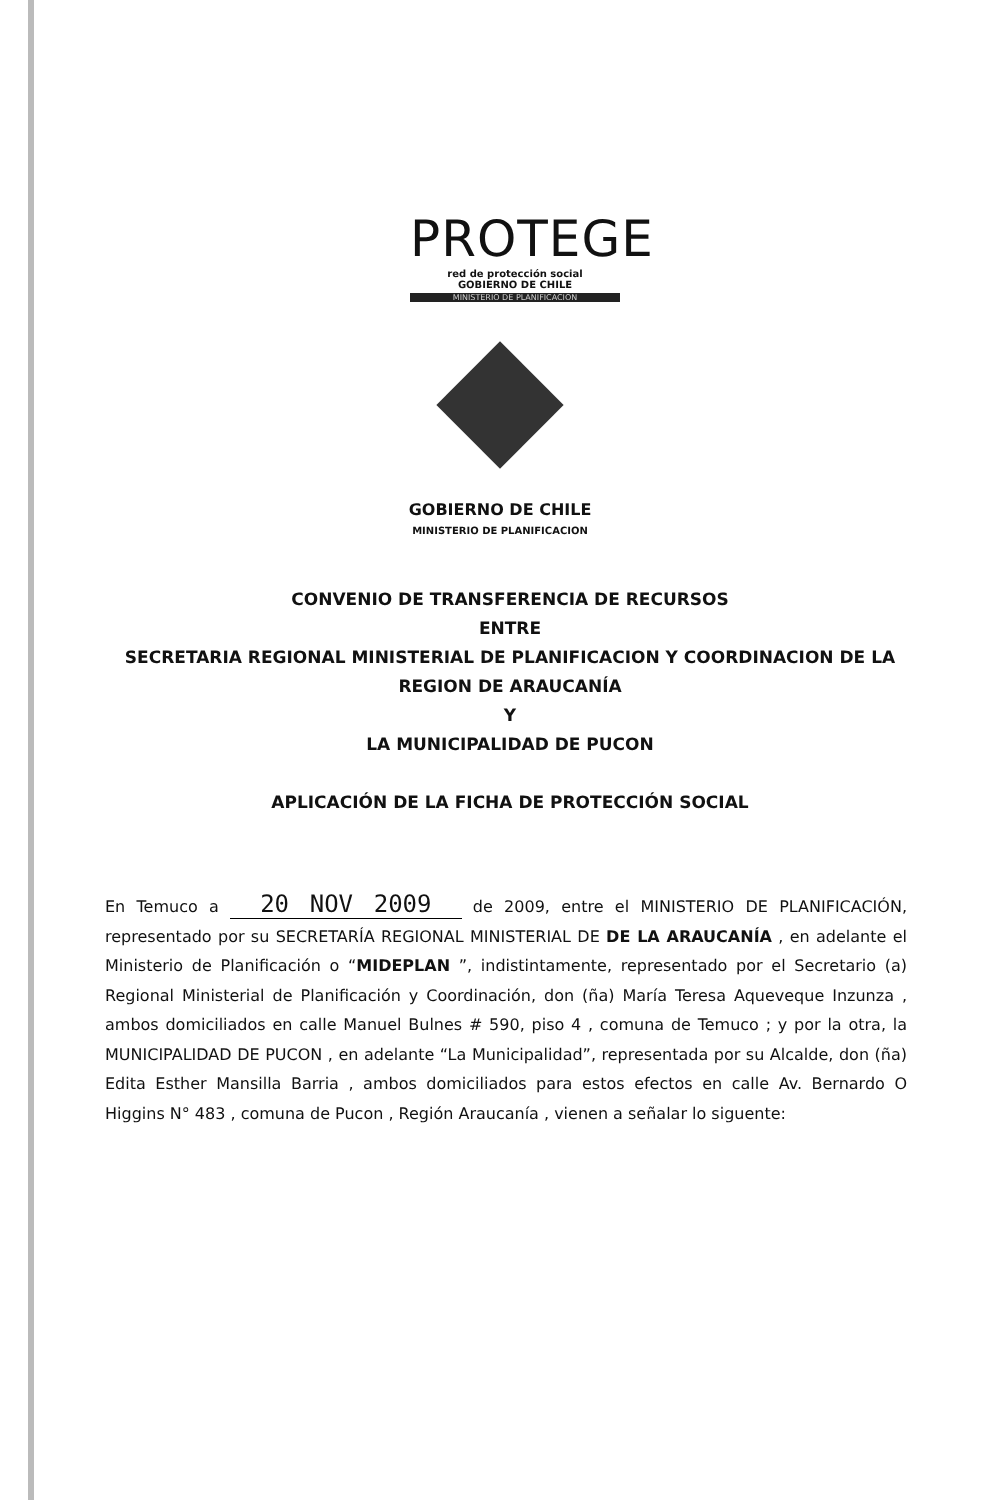PROTEGE
red de protección social
GOBIERNO DE CHILE
MINISTERIO DE PLANIFICACION
GOBIERNO DE CHILE
MINISTERIO DE PLANIFICACION
CONVENIO DE TRANSFERENCIA DE RECURSOS
ENTRE
SECRETARIA REGIONAL MINISTERIAL DE PLANIFICACION Y COORDINACION DE LA
REGION DE ARAUCANÍA
Y
LA MUNICIPALIDAD DE PUCON
APLICACIÓN DE LA FICHA DE PROTECCIÓN SOCIAL
En Temuco a 20 NOV 2009 de 2009, entre el MINISTERIO DE PLANIFICACIÓN, representado por su SECRETARÍA REGIONAL MINISTERIAL DE DE LA ARAUCANÍA , en adelante el Ministerio de Planificación o “MIDEPLAN ”, indistintamente, representado por el Secretario (a) Regional Ministerial de Planificación y Coordinación, don (ña) María Teresa Aqueveque Inzunza , ambos domiciliados en calle Manuel Bulnes # 590, piso 4 , comuna de Temuco ; y por la otra, la MUNICIPALIDAD DE PUCON , en adelante “La Municipalidad”, representada por su Alcalde, don (ña) Edita Esther Mansilla Barria , ambos domiciliados para estos efectos en calle Av. Bernardo O Higgins N° 483 , comuna de Pucon , Región Araucanía , vienen a señalar lo siguente: